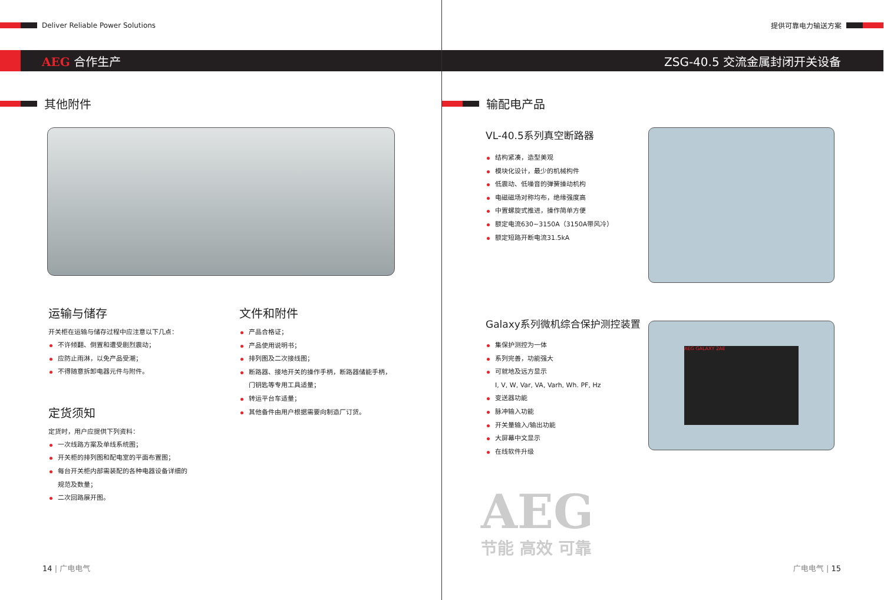Deliver Reliable Power Solutions
AEG 合作生产
其他附件
运输与储存
开关柜在运输与储存过程中应注意以下几点：
不许倾翻、倒置和遭受剧烈震动；
应防止雨淋，以免产品受潮；
不得随意拆卸电器元件与附件。
定货须知
定货时，用户应提供下列资料：
一次线路方案及单线系统图；
开关柜的排列图和配电室的平面布置图；
每台开关柜内部需装配的各种电器设备详细的
规范及数量；
二次回路展开图。
文件和附件
产品合格证；
产品使用说明书；
排列图及二次接线图；
断路器、接地开关的操作手柄，断路器储能手柄，
门钥匙等专用工具适量；
转运平台车适量；
其他备件由用户根据需要向制造厂订货。
14 | 广电电气
提供可靠电力输送方案
ZSG-40.5 交流金属封闭开关设备
输配电产品
VL-40.5系列真空断路器
结构紧凑，造型美观
模块化设计，最少的机械构件
低震动、低噪音的弹簧操动机构
电磁磁场对称均布，绝缘强度高
中置螺旋式推进，操作简单方便
额定电流630~3150A（3150A带风冷）
额定短路开断电流31.5kA
Galaxy系列微机综合保护测控装置
集保护测控为一体
系列完善，功能强大
可就地及远方显示
I, V, W, Var, VA, Varh, Wh. PF, Hz
变送器功能
脉冲输入功能
开关量输入/输出功能
大屏幕中文显示
在线软件升级
AEG GALAXY 2AE
AEG
节能 高效 可靠
广电电气 | 15